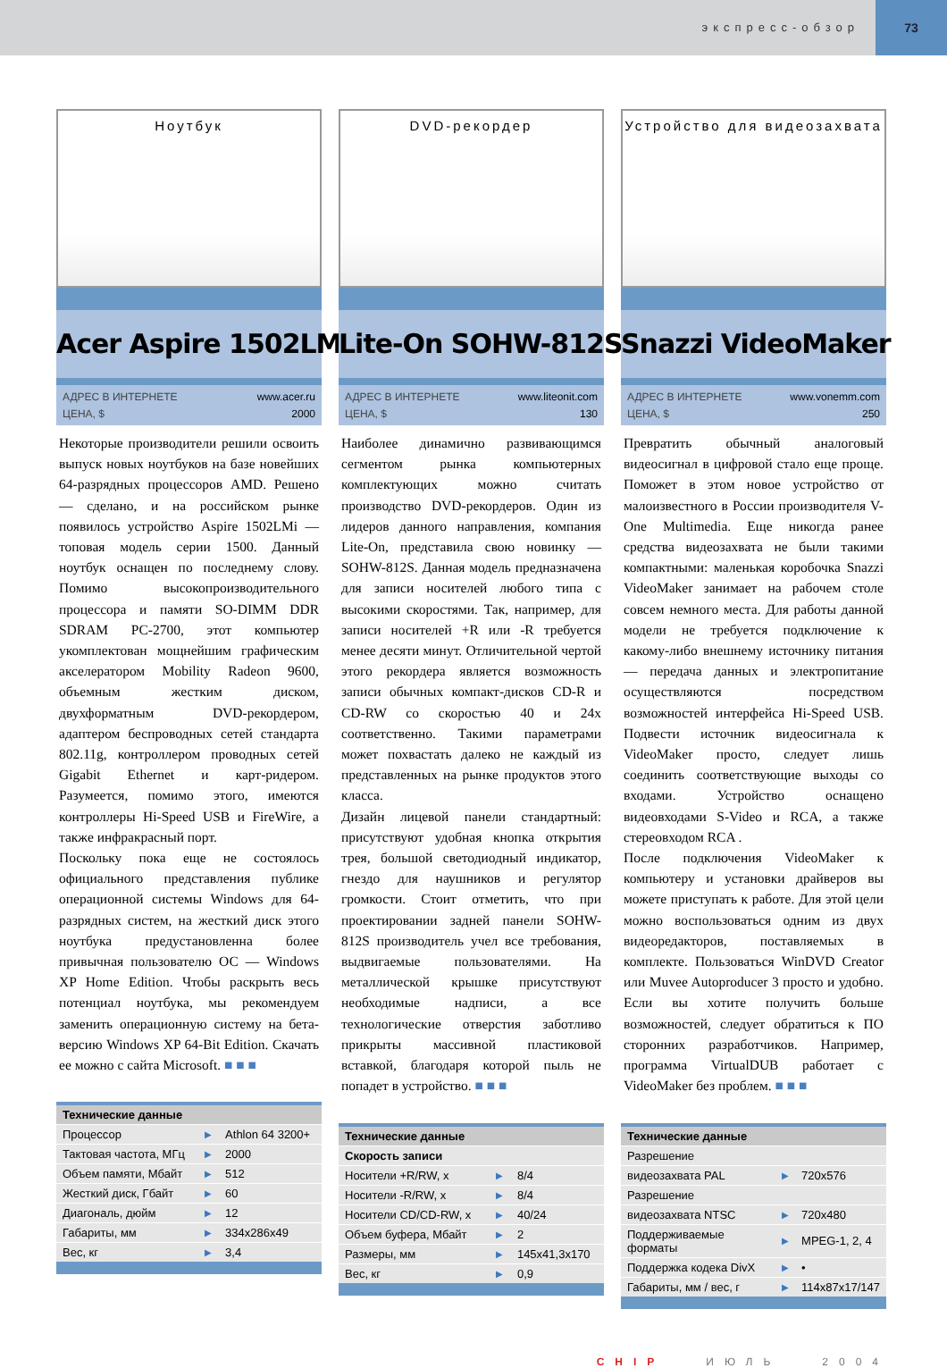экспресс-обзор 73
Ноутбук
Acer Aspire 1502LMi
АДРЕС В ИНТЕРНЕТЕ www.acer.ru ЦЕНА, $ 2000
Некоторые производители решили освоить выпуск новых ноутбуков на базе новейших 64-разрядных процессоров AMD. Решено — сделано, и на российском рынке появилось устройство Aspire 1502LMi — топовая модель серии 1500. Данный ноутбук оснащен по последнему слову. Помимо высокопроизводительного процессора и памяти SO-DIMM DDR SDRAM PC-2700, этот компьютер укомплектован мощнейшим графическим акселератором Mobility Radeon 9600, объемным жестким диском, двухформатным DVD-рекордером, адаптером беспроводных сетей стандарта 802.11g, контроллером проводных сетей Gigabit Ethernet и карт-ридером. Разумеется, помимо этого, имеются контроллеры Hi-Speed USB и FireWire, а также инфракрасный порт.
Поскольку пока еще не состоялось официального представления публике операционной системы Windows для 64-разрядных систем, на жесткий диск этого ноутбука предустановленна более привычная пользователю ОС — Windows XP Home Edition. Чтобы раскрыть весь потенциал ноутбука, мы рекомендуем заменить операционную систему на бета-версию Windows XP 64-Bit Edition. Скачать ее можно с сайта Microsoft. ■ ■ ■
| Технические данные | | |
| --- | --- | --- |
| Процессор | ▶ | Athlon 64 3200+ |
| Тактовая частота, МГц | ▶ | 2000 |
| Объем памяти, Мбайт | ▶ | 512 |
| Жесткий диск, Гбайт | ▶ | 60 |
| Диагональ, дюйм | ▶ | 12 |
| Габариты, мм | ▶ | 334x286x49 |
| Вес, кг | ▶ | 3,4 |
DVD-рекордер
Lite-On SOHW-812S
АДРЕС В ИНТЕРНЕТЕ www.liteonit.com ЦЕНА, $ 130
Наиболее динамично развивающимся сегментом рынка компьютерных комплектующих можно считать производство DVD-рекордеров. Один из лидеров данного направления, компания Lite-On, представила свою новинку — SOHW-812S. Данная модель предназначена для записи носителей любого типа с высокими скоростями. Так, например, для записи носителей +R или -R требуется менее десяти минут. Отличительной чертой этого рекордера является возможность записи обычных компакт-дисков CD-R и CD-RW со скоростью 40 и 24х соответственно. Такими параметрами может похвастать далеко не каждый из представленных на рынке продуктов этого класса.
Дизайн лицевой панели стандартный: присутствуют удобная кнопка открытия трея, большой светодиодный индикатор, гнездо для наушников и регулятор громкости. Стоит отметить, что при проектировании задней панели SOHW-812S производитель учел все требования, выдвигаемые пользователями. На металлической крышке присутствуют необходимые надписи, а все технологические отверстия заботливо прикрыты массивной пластиковой вставкой, благодаря которой пыль не попадет в устройство. ■ ■ ■
| Технические данные | | |
| --- | --- | --- |
| Скорость записи | | |
| Носители +R/RW, x | ▶ | 8/4 |
| Носители -R/RW, x | ▶ | 8/4 |
| Носители CD/CD-RW, x | ▶ | 40/24 |
| Объем буфера, Мбайт | ▶ | 2 |
| Размеры, мм | ▶ | 145x41,3x170 |
| Вес, кг | ▶ | 0,9 |
Устройство для видеозахвата
Snazzi VideoMaker
АДРЕС В ИНТЕРНЕТЕ www.vonemm.com ЦЕНА, $ 250
Превратить обычный аналоговый видеосигнал в цифровой стало еще проще. Поможет в этом новое устройство от малоизвестного в России производителя V-One Multimedia. Еще никогда ранее средства видеозахвата не были такими компактными: маленькая коробочка Snazzi VideoMaker занимает на рабочем столе совсем немного места. Для работы данной модели не требуется подключение к какому-либо внешнему источнику питания — передача данных и электропитание осуществляются посредством возможностей интерфейса Hi-Speed USB. Подвести источник видеосигнала к VideoMaker просто, следует лишь соединить соответствующие выходы со входами. Устройство оснащено видеовходами S-Video и RCA, а также стереовходом RCA .
После подключения VideoMaker к компьютеру и установки драйверов вы можете приступать к работе. Для этой цели можно воспользоваться одним из двух видеоредакторов, поставляемых в комплекте. Пользоваться WinDVD Creator или Muvee Autoproducer 3 просто и удобно. Если вы хотите получить больше возможностей, следует обратиться к ПО сторонних разработчиков. Например, программа VirtualDUB работает с VideoMaker без проблем. ■ ■ ■
| Технические данные | | |
| --- | --- | --- |
| Разрешение | | |
| видеозахвата PAL | ▶ | 720x576 |
| Разрешение | | |
| видеозахвата NTSC | ▶ | 720x480 |
| Поддерживаемые форматы | ▶ | MPEG-1, 2, 4 |
| Поддержка кодека DivX | ▶ | • |
| Габариты, мм / вес, г | ▶ | 114x87x17/147 |
CHIP ИЮЛЬ 2004